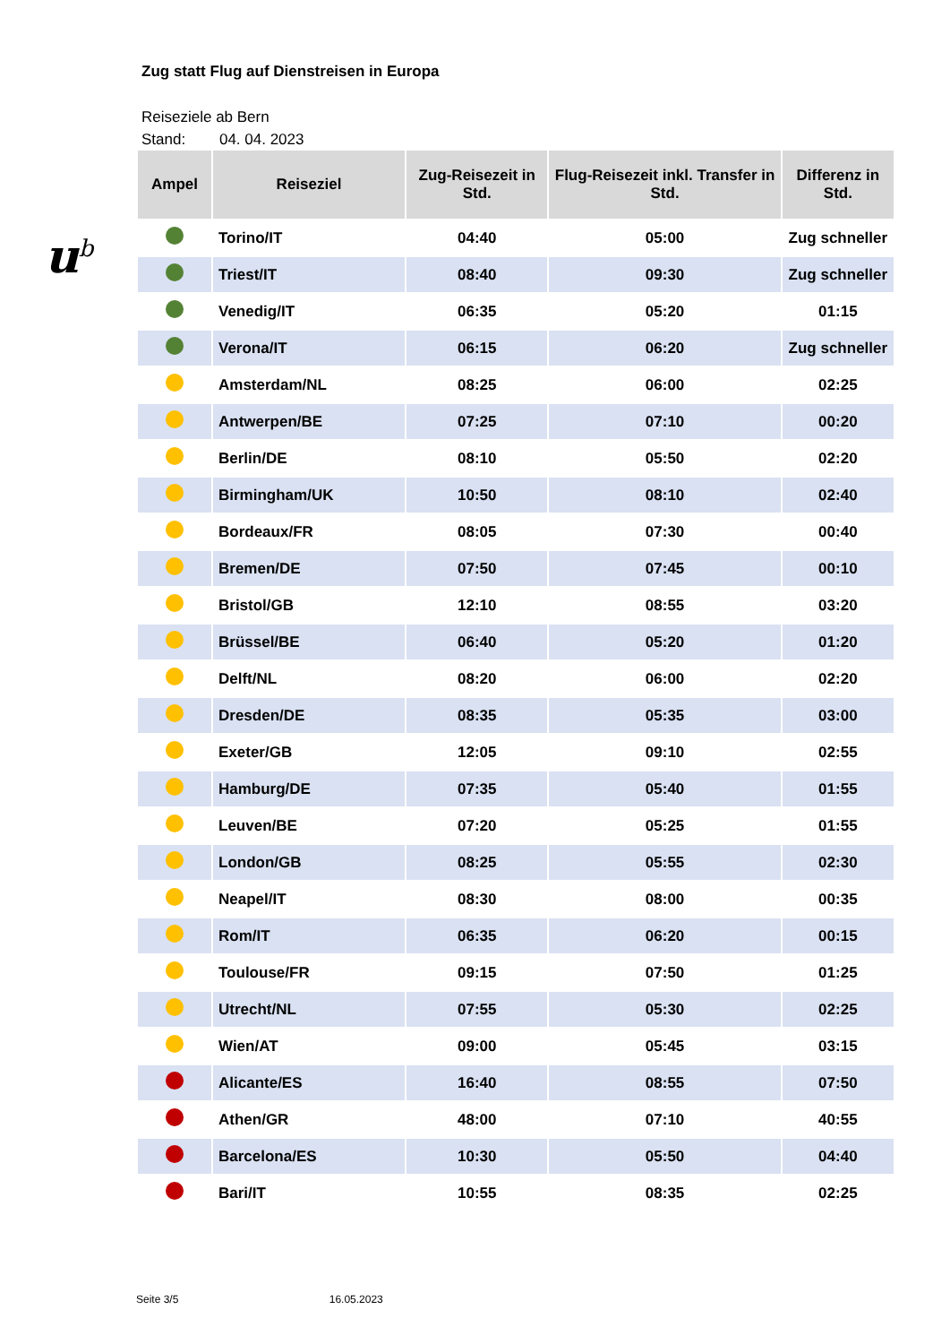u<sup>b</sup>
Zug statt Flug auf Dienstreisen in Europa
Reiseziele ab Bern
Stand: 04. 04. 2023
| Ampel | Reiseziel | Zug-Reisezeit in Std. | Flug-Reisezeit inkl. Transfer in Std. | Differenz in Std. |
| --- | --- | --- | --- | --- |
| | Torino/IT | 04:40 | 05:00 | Zug schneller |
| | Triest/IT | 08:40 | 09:30 | Zug schneller |
| | Venedig/IT | 06:35 | 05:20 | 01:15 |
| | Verona/IT | 06:15 | 06:20 | Zug schneller |
| | Amsterdam/NL | 08:25 | 06:00 | 02:25 |
| | Antwerpen/BE | 07:25 | 07:10 | 00:20 |
| | Berlin/DE | 08:10 | 05:50 | 02:20 |
| | Birmingham/UK | 10:50 | 08:10 | 02:40 |
| | Bordeaux/FR | 08:05 | 07:30 | 00:40 |
| | Bremen/DE | 07:50 | 07:45 | 00:10 |
| | Bristol/GB | 12:10 | 08:55 | 03:20 |
| | Brüssel/BE | 06:40 | 05:20 | 01:20 |
| | Delft/NL | 08:20 | 06:00 | 02:20 |
| | Dresden/DE | 08:35 | 05:35 | 03:00 |
| | Exeter/GB | 12:05 | 09:10 | 02:55 |
| | Hamburg/DE | 07:35 | 05:40 | 01:55 |
| | Leuven/BE | 07:20 | 05:25 | 01:55 |
| | London/GB | 08:25 | 05:55 | 02:30 |
| | Neapel/IT | 08:30 | 08:00 | 00:35 |
| | Rom/IT | 06:35 | 06:20 | 00:15 |
| | Toulouse/FR | 09:15 | 07:50 | 01:25 |
| | Utrecht/NL | 07:55 | 05:30 | 02:25 |
| | Wien/AT | 09:00 | 05:45 | 03:15 |
| | Alicante/ES | 16:40 | 08:55 | 07:50 |
| | Athen/GR | 48:00 | 07:10 | 40:55 |
| | Barcelona/ES | 10:30 | 05:50 | 04:40 |
| | Bari/IT | 10:55 | 08:35 | 02:25 |
Seite 3/5 16.05.2023